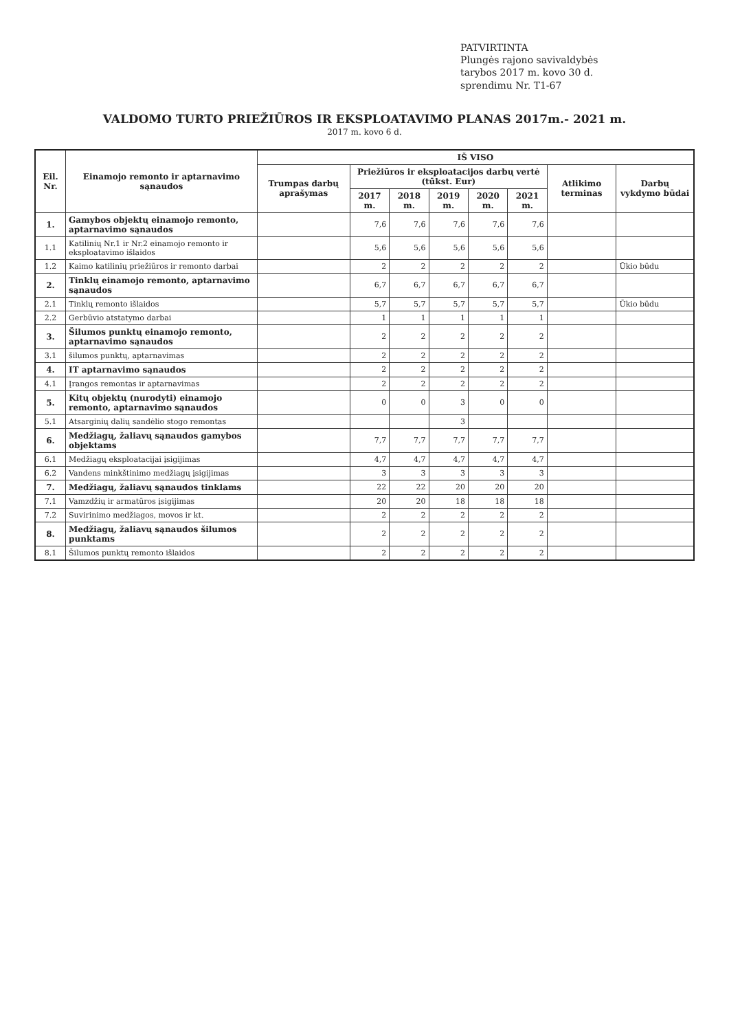PATVIRTINTA
Plungės rajono savivaldybės
tarybos 2017 m. kovo 30 d.
sprendimu Nr. T1-67
VALDOMO TURTO PRIEŽIŪROS IR EKSPLOATAVIMO PLANAS 2017m.- 2021 m.
2017 m. kovo 6 d.
| Eil. Nr. | Einamojo remonto ir aptarnavimo sąnaudos | IŠ VISO | | | | | | | |
| --- | --- | --- | --- | --- | --- | --- | --- | --- | --- |
| | | Trumpas darbų aprašymas | Priežiūros ir eksploatacijos darbų vertė (tūkst. Eur) | | | | | Atlikimo terminas | Darbų vykdymo būdai |
| | | | 2017 m. | 2018 m. | 2019 m. | 2020 m. | 2021 m. | | |
| 1. | Gamybos objektų einamojo remonto, aptarnavimo sąnaudos | | 7,6 | 7,6 | 7,6 | 7,6 | 7,6 | | |
| 1.1 | Katilinių Nr.1 ir Nr.2 einamojo remonto ir eksploatavimo išlaidos | | 5,6 | 5,6 | 5,6 | 5,6 | 5,6 | | |
| 1.2 | Kaimo katilinių priežiūros ir remonto darbai | | 2 | 2 | 2 | 2 | 2 | | Ūkio būdu |
| 2. | Tinklų einamojo remonto, aptarnavimo sąnaudos | | 6,7 | 6,7 | 6,7 | 6,7 | 6,7 | | |
| 2.1 | Tinklų remonto išlaidos | | 5,7 | 5,7 | 5,7 | 5,7 | 5,7 | | Ūkio būdu |
| 2.2 | Gerbūvio atstatymo darbai | | 1 | 1 | 1 | 1 | 1 | | |
| 3. | Šilumos punktų einamojo remonto, aptarnavimo sąnaudos | | 2 | 2 | 2 | 2 | 2 | | |
| 3.1 | šilumos punktų, aptarnavimas | | 2 | 2 | 2 | 2 | 2 | | |
| 4. | IT aptarnavimo sąnaudos | | 2 | 2 | 2 | 2 | 2 | | |
| 4.1 | Įrangos remontas ir aptarnavimas | | 2 | 2 | 2 | 2 | 2 | | |
| 5. | Kitų objektų (nurodyti) einamojo remonto, aptarnavimo sąnaudos | | 0 | 0 | 3 | 0 | 0 | | |
| 5.1 | Atsarginių dalių sandėlio stogo remontas | | | | 3 | | | | |
| 6. | Medžiagų, žaliavų sąnaudos gamybos objektams | | 7,7 | 7,7 | 7,7 | 7,7 | 7,7 | | |
| 6.1 | Medžiagų eksploatacijai įsigijimas | | 4,7 | 4,7 | 4,7 | 4,7 | 4,7 | | |
| 6.2 | Vandens minkštinimo medžiagų įsigijimas | | 3 | 3 | 3 | 3 | 3 | | |
| 7. | Medžiagų, žaliavų sąnaudos tinklams | | 22 | 22 | 20 | 20 | 20 | | |
| 7.1 | Vamzdžių ir armatūros įsigijimas | | 20 | 20 | 18 | 18 | 18 | | |
| 7.2 | Suvirinimo medžiagos, movos ir kt. | | 2 | 2 | 2 | 2 | 2 | | |
| 8. | Medžiagų, žaliavų sąnaudos šilumos punktams | | 2 | 2 | 2 | 2 | 2 | | |
| 8.1 | Šilumos punktų remonto išlaidos | | 2 | 2 | 2 | 2 | 2 | | |